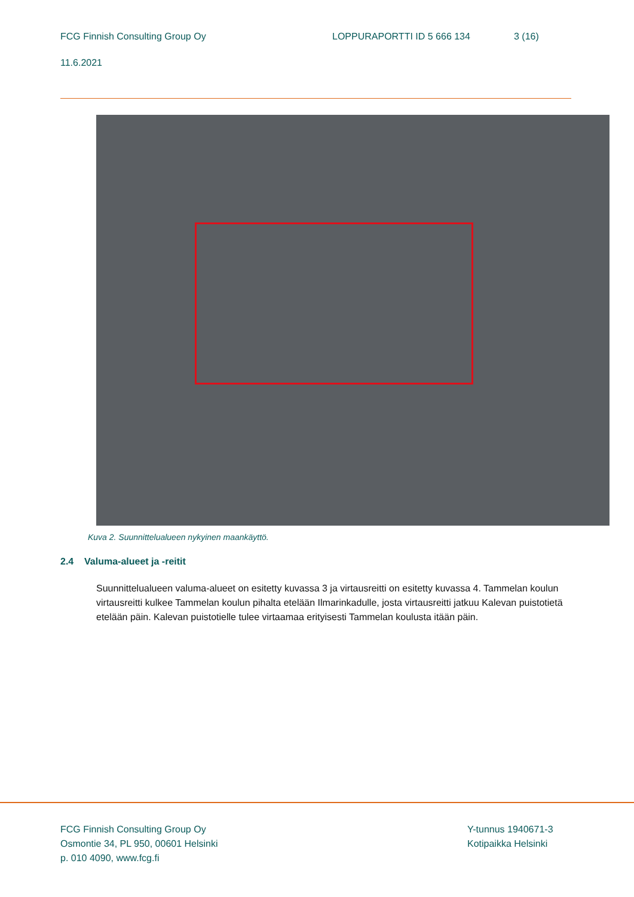FCG Finnish Consulting Group Oy LOPPURAPORTTI ID 5 666 134 3 (16)
11.6.2021
Kuva 2. Suunnittelualueen nykyinen maankäyttö.
2.4 Valuma-alueet ja -reitit
Suunnittelualueen valuma-alueet on esitetty kuvassa 3 ja virtausreitti on esitetty kuvassa 4. Tammelan koulun virtausreitti kulkee Tammelan koulun pihalta etelään Ilmarinkadulle, josta virtausreitti jatkuu Kalevan puistotietä etelään päin. Kalevan puistotielle tulee virtaamaa erityisesti Tammelan koulusta itään päin.
FCG Finnish Consulting Group Oy
Osmontie 34, PL 950, 00601 Helsinki
p. 010 4090, www.fcg.fi
Y-tunnus 1940671-3
Kotipaikka Helsinki